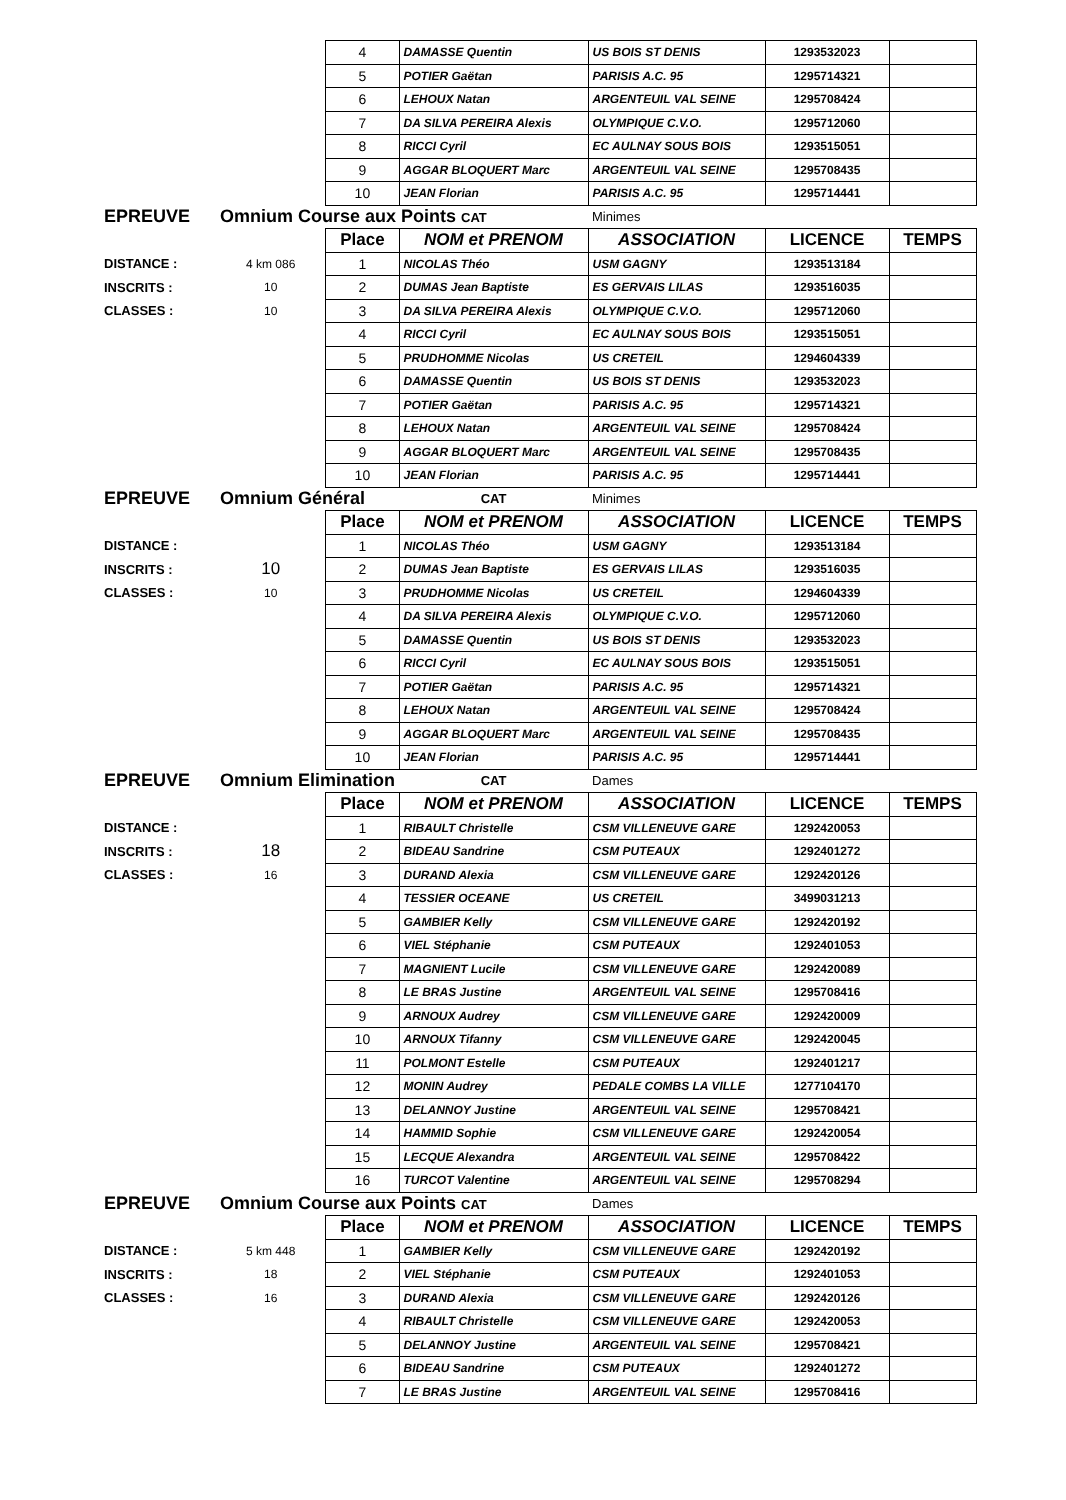| | | 4 | DAMASSE Quentin | US BOIS ST DENIS | 1293532023 | |
| | | 5 | POTIER Gaëtan | PARISIS A.C. 95 | 1295714321 | |
| | | 6 | LEHOUX Natan | ARGENTEUIL VAL SEINE | 1295708424 | |
| | | 7 | DA SILVA PEREIRA Alexis | OLYMPIQUE C.V.O. | 1295712060 | |
| | | 8 | RICCI Cyril | EC AULNAY SOUS BOIS | 1293515051 | |
| | | 9 | AGGAR BLOQUERT Marc | ARGENTEUIL VAL SEINE | 1295708435 | |
| | | 10 | JEAN Florian | PARISIS A.C. 95 | 1295714441 | |
| EPREUVE | Omnium Course aux Points CAT | | | Minimes | | |
| | | Place | NOM et PRENOM | ASSOCIATION | LICENCE | TEMPS |
| DISTANCE : | 4 km 086 | 1 | NICOLAS Théo | USM GAGNY | 1293513184 | |
| INSCRITS : | 10 | 2 | DUMAS Jean Baptiste | ES GERVAIS LILAS | 1293516035 | |
| CLASSES : | 10 | 3 | DA SILVA PEREIRA Alexis | OLYMPIQUE C.V.O. | 1295712060 | |
| | | 4 | RICCI Cyril | EC AULNAY SOUS BOIS | 1293515051 | |
| | | 5 | PRUDHOMME Nicolas | US CRETEIL | 1294604339 | |
| | | 6 | DAMASSE Quentin | US BOIS ST DENIS | 1293532023 | |
| | | 7 | POTIER Gaëtan | PARISIS A.C. 95 | 1295714321 | |
| | | 8 | LEHOUX Natan | ARGENTEUIL VAL SEINE | 1295708424 | |
| | | 9 | AGGAR BLOQUERT Marc | ARGENTEUIL VAL SEINE | 1295708435 | |
| | | 10 | JEAN Florian | PARISIS A.C. 95 | 1295714441 | |
| EPREUVE | Omnium Général | | CAT | Minimes | | |
| | | Place | NOM et PRENOM | ASSOCIATION | LICENCE | TEMPS |
| DISTANCE : | | 1 | NICOLAS Théo | USM GAGNY | 1293513184 | |
| INSCRITS : | 10 | 2 | DUMAS Jean Baptiste | ES GERVAIS LILAS | 1293516035 | |
| CLASSES : | 10 | 3 | PRUDHOMME Nicolas | US CRETEIL | 1294604339 | |
| | | 4 | DA SILVA PEREIRA Alexis | OLYMPIQUE C.V.O. | 1295712060 | |
| | | 5 | DAMASSE Quentin | US BOIS ST DENIS | 1293532023 | |
| | | 6 | RICCI Cyril | EC AULNAY SOUS BOIS | 1293515051 | |
| | | 7 | POTIER Gaëtan | PARISIS A.C. 95 | 1295714321 | |
| | | 8 | LEHOUX Natan | ARGENTEUIL VAL SEINE | 1295708424 | |
| | | 9 | AGGAR BLOQUERT Marc | ARGENTEUIL VAL SEINE | 1295708435 | |
| | | 10 | JEAN Florian | PARISIS A.C. 95 | 1295714441 | |
| EPREUVE | Omnium Elimination | | CAT | Dames | | |
| | | Place | NOM et PRENOM | ASSOCIATION | LICENCE | TEMPS |
| DISTANCE : | | 1 | RIBAULT Christelle | CSM VILLENEUVE GARE | 1292420053 | |
| INSCRITS : | 18 | 2 | BIDEAU Sandrine | CSM PUTEAUX | 1292401272 | |
| CLASSES : | 16 | 3 | DURAND Alexia | CSM VILLENEUVE GARE | 1292420126 | |
| | | 4 | TESSIER OCEANE | US CRETEIL | 3499031213 | |
| | | 5 | GAMBIER Kelly | CSM VILLENEUVE GARE | 1292420192 | |
| | | 6 | VIEL Stéphanie | CSM PUTEAUX | 1292401053 | |
| | | 7 | MAGNIENT Lucile | CSM VILLENEUVE GARE | 1292420089 | |
| | | 8 | LE BRAS Justine | ARGENTEUIL VAL SEINE | 1295708416 | |
| | | 9 | ARNOUX Audrey | CSM VILLENEUVE GARE | 1292420009 | |
| | | 10 | ARNOUX Tifanny | CSM VILLENEUVE GARE | 1292420045 | |
| | | 11 | POLMONT Estelle | CSM PUTEAUX | 1292401217 | |
| | | 12 | MONIN Audrey | PEDALE COMBS LA VILLE | 1277104170 | |
| | | 13 | DELANNOY Justine | ARGENTEUIL VAL SEINE | 1295708421 | |
| | | 14 | HAMMID Sophie | CSM VILLENEUVE GARE | 1292420054 | |
| | | 15 | LECQUE Alexandra | ARGENTEUIL VAL SEINE | 1295708422 | |
| | | 16 | TURCOT Valentine | ARGENTEUIL VAL SEINE | 1295708294 | |
| EPREUVE | Omnium Course aux Points CAT | | | Dames | | |
| | | Place | NOM et PRENOM | ASSOCIATION | LICENCE | TEMPS |
| DISTANCE : | 5 km 448 | 1 | GAMBIER Kelly | CSM VILLENEUVE GARE | 1292420192 | |
| INSCRITS : | 18 | 2 | VIEL Stéphanie | CSM PUTEAUX | 1292401053 | |
| CLASSES : | 16 | 3 | DURAND Alexia | CSM VILLENEUVE GARE | 1292420126 | |
| | | 4 | RIBAULT Christelle | CSM VILLENEUVE GARE | 1292420053 | |
| | | 5 | DELANNOY Justine | ARGENTEUIL VAL SEINE | 1295708421 | |
| | | 6 | BIDEAU Sandrine | CSM PUTEAUX | 1292401272 | |
| | | 7 | LE BRAS Justine | ARGENTEUIL VAL SEINE | 1295708416 | |